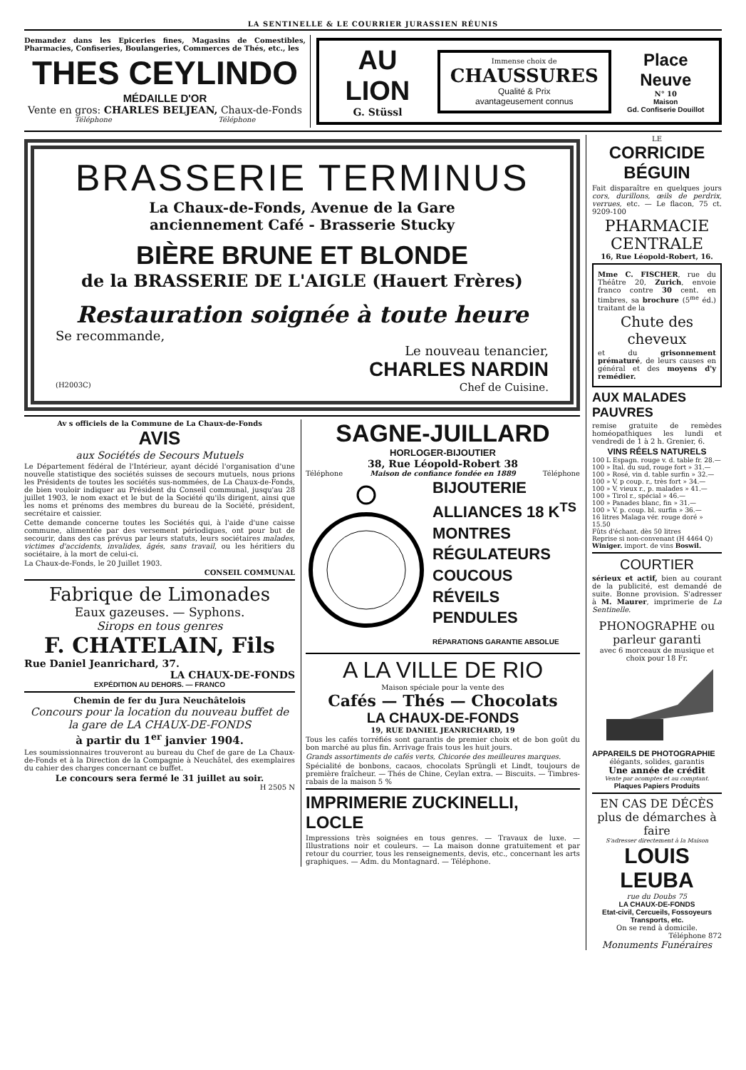LA SENTINELLE & LE COURRIER JURASSIEN RÉUNIS
Demandez dans les Epiceries fines, Magasins de Comestibles, Pharmacies, Confiseries, Boulangeries, Commerces de Thés, etc., les
THES CEYLINDO
MÉDAILLE D'OR
Vente en gros: CHARLES BELJEAN, Chaux-de-Fonds
Téléphone Téléphone
AU LION
G. Stüssl
Immense choix de
CHAUSSURES
Qualité & Prix
avantageusement connus
Place Neuve
N° 10
Maison
Gd. Confiserie Douillot
BRASSERIE TERMINUS
La Chaux-de-Fonds, Avenue de la Gare
anciennement Café - Brasserie Stucky
BIÈRE BRUNE ET BLONDE
de la BRASSERIE DE L'AIGLE (Hauert Frères)
Restauration soignée à toute heure
Se recommande,
Le nouveau tenancier,
CHARLES NARDIN
(H2003C) Chef de Cuisine.
Av s officiels de la Commune de La Chaux-de-Fonds
AVIS
aux Sociétés de Secours Mutuels
Le Département fédéral de l'Intérieur, ayant décidé l'organisation d'une nouvelle statistique des sociétés suisses de secours mutuels, nous prions les Présidents de toutes les sociétés sus-nommées, de La Chaux-de-Fonds, de bien vouloir indiquer au Président du Conseil communal, jusqu'au 28 juillet 1903, le nom exact et le but de la Société qu'ils dirigent, ainsi que les noms et prénoms des membres du bureau de la Société, président, secrétaire et caissier.
Cette demande concerne toutes les Sociétés qui, à l'aide d'une caisse commune, alimentée par des versement périodiques, ont pour but de secourir, dans des cas prévus par leurs statuts, leurs sociétaires malades, victimes d'accidents, invalides, âgés, sans travail, ou les héritiers du sociétaire, à la mort de celui-ci.
La Chaux-de-Fonds, le 20 Juillet 1903.
CONSEIL COMMUNAL
Fabrique de Limonades
Eaux gazeuses. — Syphons.
Sirops en tous genres
F. CHATELAIN, Fils
Rue Daniel Jeanrichard, 37.
LA CHAUX-DE-FONDS
EXPÉDITION AU DEHORS. — FRANCO
Chemin de fer du Jura Neuchâtelois
Concours pour la location du nouveau buffet de la gare de LA CHAUX-DE-FONDS
à partir du 1<sup>er</sup> janvier 1904.
Les soumissionnaires trouveront au bureau du Chef de gare de La Chaux-de-Fonds et à la Direction de la Compagnie à Neuchâtel, des exemplaires du cahier des charges concernant ce buffet.
Le concours sera fermé le 31 juillet au soir.
H 2505 N
SAGNE-JUILLARD
HORLOGER-BIJOUTIER
38, Rue Léopold-Robert 38
Téléphone Maison de confiance fondée en 1889 Téléphone
BIJOUTERIE
ALLIANCES 18 K<sup>TS</sup>
MONTRES
RÉGULATEURS
COUCOUS
RÉVEILS
PENDULES
RÉPARATIONS GARANTIE ABSOLUE
A LA VILLE DE RIO
Maison spéciale pour la vente des
Cafés — Thés — Chocolats
LA CHAUX-DE-FONDS
19, RUE DANIEL JEANRICHARD, 19
Tous les cafés torréfiés sont garantis de premier choix et de bon goût du bon marché au plus fin. Arrivage frais tous les huit jours.
Grands assortiments de cafés verts, Chicorée des meilleures marques.
Spécialité de bonbons, cacaos, chocolats Sprüngli et Lindt, toujours de première fraîcheur. — Thés de Chine, Ceylan extra. — Biscuits. — Timbres-rabais de la maison 5 %
IMPRIMERIE ZUCKINELLI, LOCLE
Impressions très soignées en tous genres. — Travaux de luxe. — Illustrations noir et couleurs. — La maison donne gratuitement et par retour du courrier, tous les renseignements, devis, etc., concernant les arts graphiques. — Adm. du Montagnard. — Téléphone.
LE
CORRICIDE
BÉGUIN
Fait disparaître en quelques jours cors, durillons, œils de perdrix, verrues, etc. — Le flacon, 75 ct. 9209-100
PHARMACIE CENTRALE
16, Rue Léopold-Robert, 16.
Mme C. FISCHER, rue du Théâtre 20, Zurich, envoie franco contre 30 cent. en timbres, sa brochure (5<sup>me</sup> éd.) traitant de la
Chute des cheveux
et du grisonnement prématuré, de leurs causes en général et des moyens d'y remédier.
AUX MALADES PAUVRES
remise gratuite de remèdes homéopathiques les lundi et vendredi de 1 à 2 h. Grenier, 6.
VINS RÉELS NATURELS
100 L Espagn. rouge v. d. table fr. 28.—
100 » Ital. du sud, rouge fort » 31.—
100 » Rosé, vin d. table surfin » 32.—
100 » V. p coup. r., très fort » 34.—
100 » V. vieux r., p. malades » 41.—
100 » Tirol r., spécial » 46.—
100 » Panades blanc, fin » 31.—
100 » V. p. coup. bl. surfin » 36.—
16 litres Malaga vér. rouge doré » 15.50
Fûts d'échant. dès 50 litres
Reprise si non-convenant (H 4464 Q)
Winiger. import. de vins Boswil.
COURTIER
sérieux et actif, bien au courant de la publicité, est demandé de suite. Bonne provision. S'adresser à M. Maurer, imprimerie de La Sentinelle.
PHONOGRAPHE ou parleur garanti
avec 6 morceaux de musique et choix pour 18 Fr.
APPAREILS DE PHOTOGRAPHIE
élégants, solides, garantis
Une année de crédit
Vente par acomptes et au comptant.
Plaques Papiers Produits
EN CAS DE DÉCÈS
plus de démarches à faire
S'adresser directement à la Maison
LOUIS LEUBA
rue du Doubs 75
LA CHAUX-DE-FONDS
Etat-civil, Cercueils, Fossoyeurs
Transports, etc.
On se rend à domicile.
Téléphone 872
Monuments Funéraires